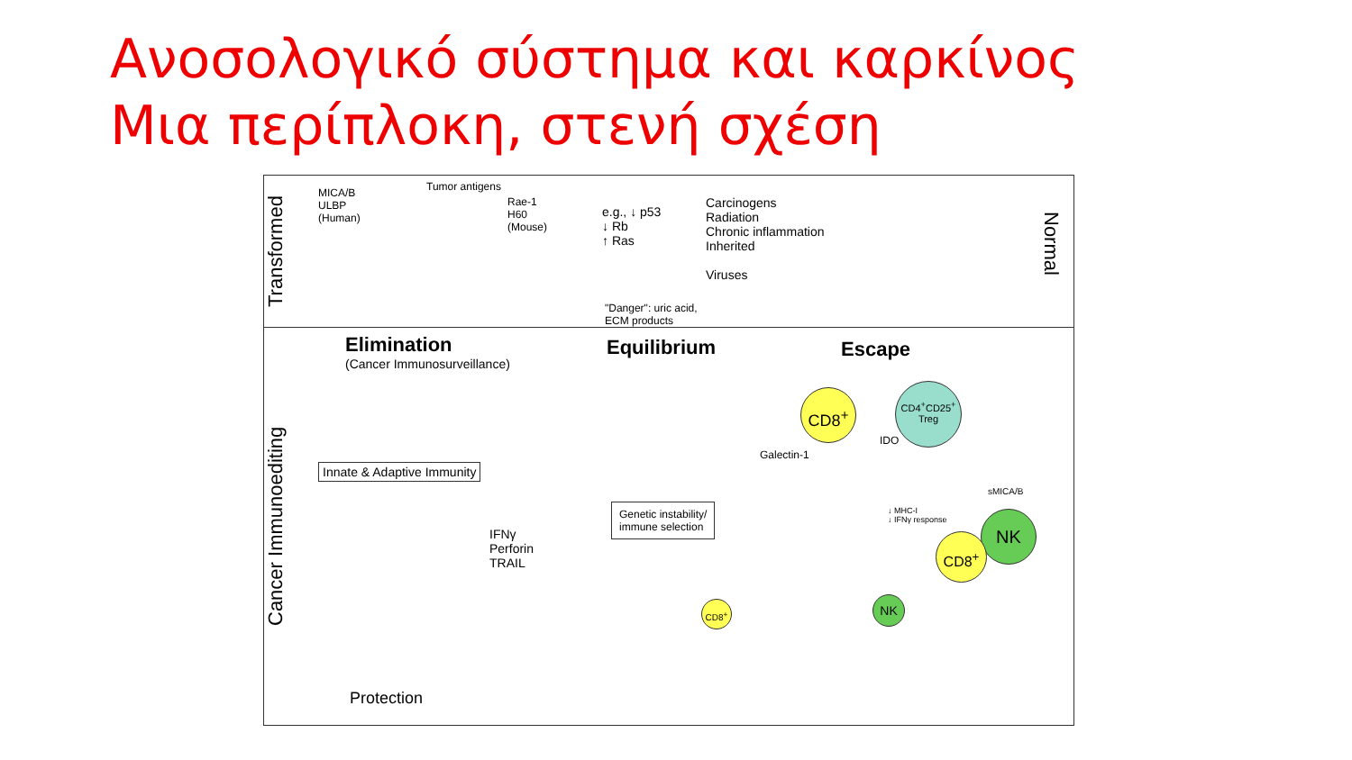Ανοσολογικό σύστημα και καρκίνος
Μια περίπλοκη, στενή σχέση
Transformed
Cancer Immunoediting
MICA/B
ULBP
(Human)
Tumor antigens
Rae-1
H60
(Mouse)
"Danger": uric acid,
ECM products
e.g., ↓ p53
↓ Rb
↑ Ras
Carcinogens
Radiation
Chronic inflammation
Inherited
Viruses
Normal
Elimination
(Cancer Immunosurveillance)
Equilibrium Escape
Innate & Adaptive Immunity
IFNγ
Perforin
TRAIL
Genetic instability/
immune selection
Protection
Galectin-1
IDO
sMICA/B
↓ MHC-I
↓ IFNγ response
CD8<sup>+</sup>
CD4<sup>+</sup>CD25<sup>+</sup>
Treg
NK
CD8<sup>+</sup>
NK
CD8<sup>+</sup>